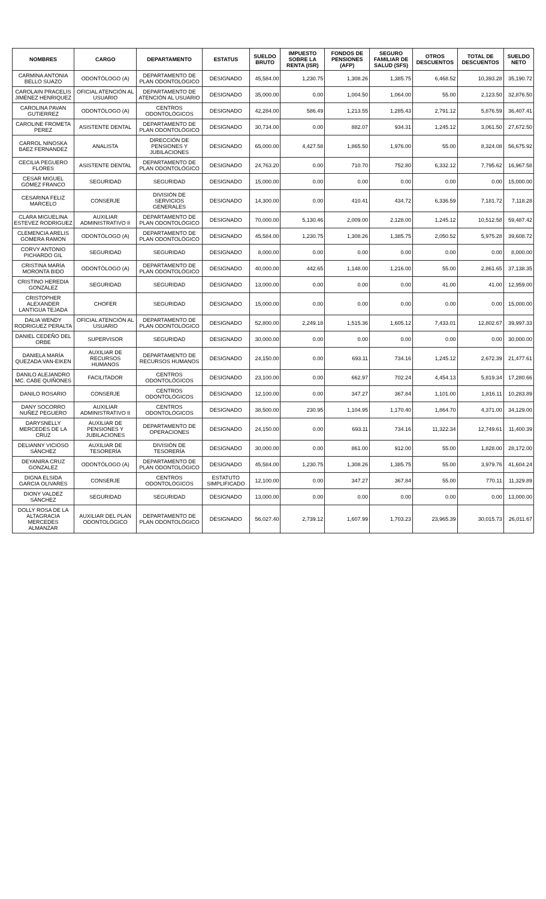| NOMBRES | CARGO | DEPARTAMENTO | ESTATUS | SUELDO BRUTO | IMPUESTO SOBRE LA RENTA (ISR) | FONDOS DE PENSIONES (AFP) | SEGURO FAMILIAR DE SALUD (SFS) | OTROS DESCUENTOS | TOTAL DE DESCUENTOS | SUELDO NETO |
| --- | --- | --- | --- | --- | --- | --- | --- | --- | --- | --- |
| CARMINA ANTONIA BELLO SUAZO | ODONTÓLOGO (A) | DEPARTAMENTO DE PLAN ODONTOLÓGICO | DESIGNADO | 45,584.00 | 1,230.75 | 1,308.26 | 1,385.75 | 6,468.52 | 10,393.28 | 35,190.72 |
| CAROLAIN PRACELIS JIMÉNEZ HENRIQUEZ | OFICIAL ATENCIÓN AL USUARIO | DEPARTAMENTO DE ATENCIÓN AL USUARIO | DESIGNADO | 35,000.00 | 0.00 | 1,004.50 | 1,064.00 | 55.00 | 2,123.50 | 32,876.50 |
| CAROLINA PAVAN GUTIERREZ | ODONTÓLOGO (A) | CENTROS ODONTOLÓGICOS | DESIGNADO | 42,284.00 | 586.49 | 1,213.55 | 1,285.43 | 2,791.12 | 5,876.59 | 36,407.41 |
| CAROLINE FROMETA PEREZ | ASISTENTE DENTAL | DEPARTAMENTO DE PLAN ODONTOLÓGICO | DESIGNADO | 30,734.00 | 0.00 | 882.07 | 934.31 | 1,245.12 | 3,061.50 | 27,672.50 |
| CARROL NINOSKA BAEZ FERNANDEZ | ANALISTA | DIRECCIÓN DE PENSIONES Y JUBILACIONES | DESIGNADO | 65,000.00 | 4,427.58 | 1,865.50 | 1,976.00 | 55.00 | 8,324.08 | 56,675.92 |
| CECILIA PEGUERO FLORES | ASISTENTE DENTAL | DEPARTAMENTO DE PLAN ODONTOLÓGICO | DESIGNADO | 24,763.20 | 0.00 | 710.70 | 752.80 | 6,332.12 | 7,795.62 | 16,967.58 |
| CESAR MIGUEL GÓMEZ FRANCO | SEGURIDAD | SEGURIDAD | DESIGNADO | 15,000.00 | 0.00 | 0.00 | 0.00 | 0.00 | 0.00 | 15,000.00 |
| CESARINA FELIZ MARCELO | CONSERJE | DIVISIÓN DE SERVICIOS GENERALES | DESIGNADO | 14,300.00 | 0.00 | 410.41 | 434.72 | 6,336.59 | 7,181.72 | 7,118.28 |
| CLARA MIGUELINA ESTEVEZ RODRIGUEZ | AUXILIAR ADMINISTRATIVO II | DEPARTAMENTO DE PLAN ODONTOLÓGICO | DESIGNADO | 70,000.00 | 5,130.46 | 2,009.00 | 2,128.00 | 1,245.12 | 10,512.58 | 59,487.42 |
| CLEMENCIA ARELIS GOMERA RAMON | ODONTÓLOGO (A) | DEPARTAMENTO DE PLAN ODONTOLÓGICO | DESIGNADO | 45,584.00 | 1,230.75 | 1,308.26 | 1,385.75 | 2,050.52 | 5,975.28 | 39,608.72 |
| CORVY ANTONIO PICHARDO GIL | SEGURIDAD | SEGURIDAD | DESIGNADO | 8,000.00 | 0.00 | 0.00 | 0.00 | 0.00 | 0.00 | 8,000.00 |
| CRISTINA MARÍA MORONTA BIDO | ODONTÓLOGO (A) | DEPARTAMENTO DE PLAN ODONTOLÓGICO | DESIGNADO | 40,000.00 | 442.65 | 1,148.00 | 1,216.00 | 55.00 | 2,861.65 | 37,138.35 |
| CRISTINO HEREDIA GONZÁLEZ | SEGURIDAD | SEGURIDAD | DESIGNADO | 13,000.00 | 0.00 | 0.00 | 0.00 | 41.00 | 41.00 | 12,959.00 |
| CRISTOPHER ALEXANDER LANTIGUA TEJADA | CHOFER | SEGURIDAD | DESIGNADO | 15,000.00 | 0.00 | 0.00 | 0.00 | 0.00 | 0.00 | 15,000.00 |
| DALIA WENDY RODRIGUEZ PERALTA | OFICIAL ATENCIÓN AL USUARIO | DEPARTAMENTO DE PLAN ODONTOLÓGICO | DESIGNADO | 52,800.00 | 2,249.18 | 1,515.36 | 1,605.12 | 7,433.01 | 12,802.67 | 39,997.33 |
| DANIEL CEDEÑO DEL ORBE | SUPERVISOR | SEGURIDAD | DESIGNADO | 30,000.00 | 0.00 | 0.00 | 0.00 | 0.00 | 0.00 | 30,000.00 |
| DANIELA MARÍA QUEZADA VAN-EIKEN | AUXILIAR DE RECURSOS HUMANOS | DEPARTAMENTO DE RECURSOS HUMANOS | DESIGNADO | 24,150.00 | 0.00 | 693.11 | 734.16 | 1,245.12 | 2,672.39 | 21,477.61 |
| DANILO ALEJANDRO MC. CABE QUIÑONES | FACILITADOR | CENTROS ODONTOLÓGICOS | DESIGNADO | 23,100.00 | 0.00 | 662.97 | 702.24 | 4,454.13 | 5,819.34 | 17,280.66 |
| DANILO ROSARIO | CONSERJE | CENTROS ODONTOLÓGICOS | DESIGNADO | 12,100.00 | 0.00 | 347.27 | 367.84 | 1,101.00 | 1,816.11 | 10,283.89 |
| DANY SOCORRO NUÑEZ PEGUERO | AUXILIAR ADMINISTRATIVO II | CENTROS ODONTOLÓGICOS | DESIGNADO | 38,500.00 | 230.95 | 1,104.95 | 1,170.40 | 1,864.70 | 4,371.00 | 34,129.00 |
| DARYSNELLY MERCEDES DE LA CRUZ | AUXILIAR DE PENSIONES Y JUBILACIONES | DEPARTAMENTO DE OPERACIONES | DESIGNADO | 24,150.00 | 0.00 | 693.11 | 734.16 | 11,322.34 | 12,749.61 | 11,400.39 |
| DELIANNY VICIOSO SÁNCHEZ | AUXILIAR DE TESORERÍA | DIVISIÓN DE TESORERÍA | DESIGNADO | 30,000.00 | 0.00 | 861.00 | 912.00 | 55.00 | 1,828.00 | 28,172.00 |
| DEYANIRA CRUZ GONZALEZ | ODONTÓLOGO (A) | DEPARTAMENTO DE PLAN ODONTOLÓGICO | DESIGNADO | 45,584.00 | 1,230.75 | 1,308.26 | 1,385.75 | 55.00 | 3,979.76 | 41,604.24 |
| DIGNA ELSIDA GARCIA OLIVARES | CONSERJE | CENTROS ODONTOLÓGICOS | ESTATUTO SIMPLIFICADO | 12,100.00 | 0.00 | 347.27 | 367.84 | 55.00 | 770.11 | 11,329.89 |
| DIONY VALDEZ SÁNCHEZ | SEGURIDAD | SEGURIDAD | DESIGNADO | 13,000.00 | 0.00 | 0.00 | 0.00 | 0.00 | 0.00 | 13,000.00 |
| DOLLY ROSA DE LA ALTAGRACIA MERCEDES ALMANZAR | AUXILIAR DEL PLAN ODONTOLÓGICO | DEPARTAMENTO DE PLAN ODONTOLÓGICO | DESIGNADO | 56,027.40 | 2,739.12 | 1,607.99 | 1,703.23 | 23,965.39 | 30,015.73 | 26,011.67 |